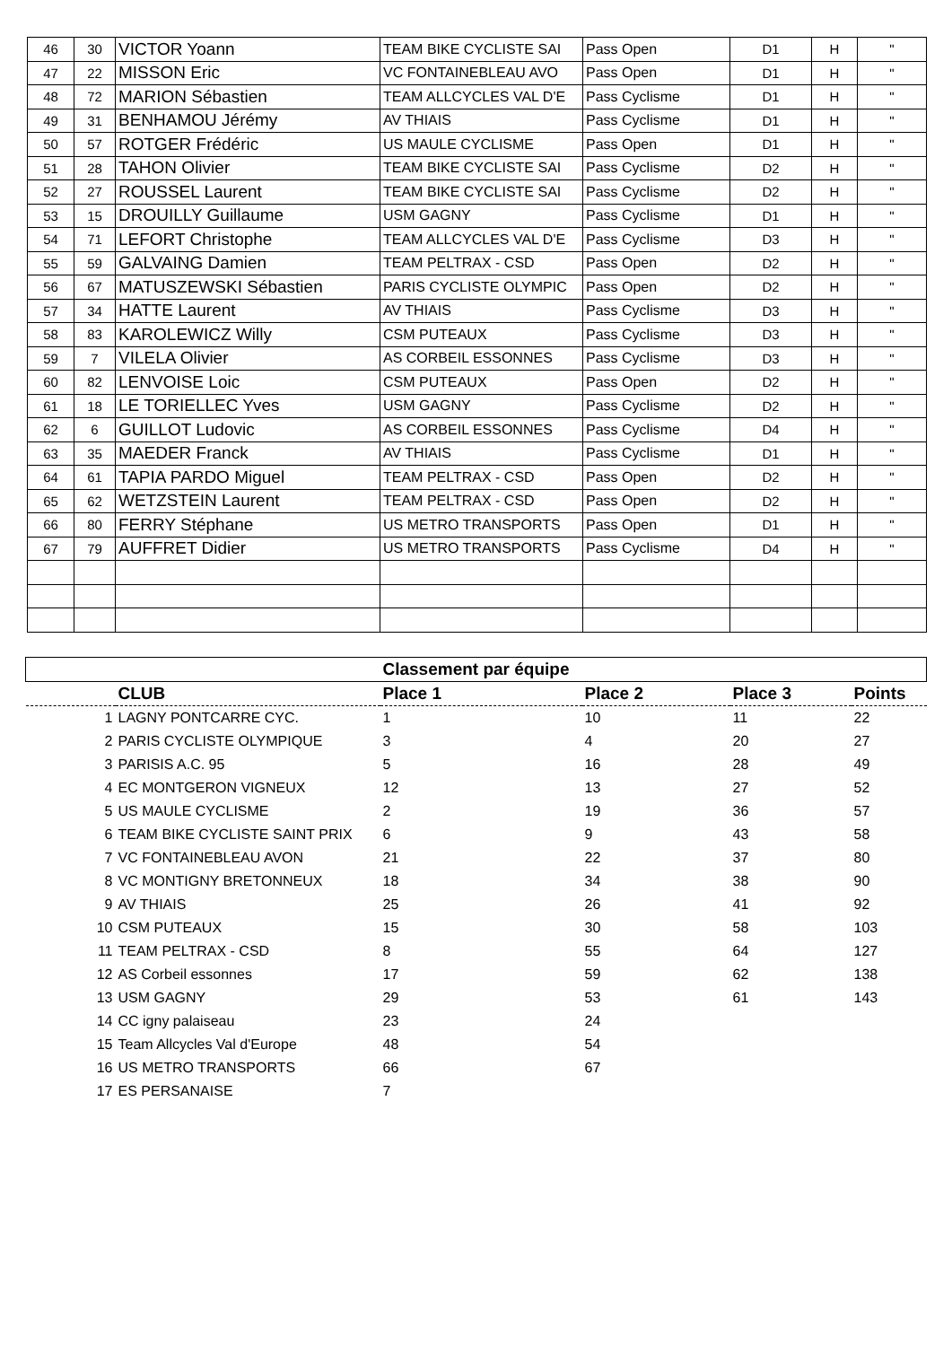| 46 | 30 | VICTOR Yoann | TEAM BIKE CYCLISTE SAI | Pass Open | D1 | H | " |
| 47 | 22 | MISSON Eric | VC FONTAINEBLEAU AVO | Pass Open | D1 | H | " |
| 48 | 72 | MARION Sébastien | TEAM ALLCYCLES VAL D'E | Pass Cyclisme | D1 | H | " |
| 49 | 31 | BENHAMOU Jérémy | AV THIAIS | Pass Cyclisme | D1 | H | " |
| 50 | 57 | ROTGER Frédéric | US MAULE CYCLISME | Pass Open | D1 | H | " |
| 51 | 28 | TAHON Olivier | TEAM BIKE CYCLISTE SAI | Pass Cyclisme | D2 | H | " |
| 52 | 27 | ROUSSEL Laurent | TEAM BIKE CYCLISTE SAI | Pass Cyclisme | D2 | H | " |
| 53 | 15 | DROUILLY Guillaume | USM GAGNY | Pass Cyclisme | D1 | H | " |
| 54 | 71 | LEFORT Christophe | TEAM ALLCYCLES VAL D'E | Pass Cyclisme | D3 | H | " |
| 55 | 59 | GALVAING Damien | TEAM PELTRAX - CSD | Pass Open | D2 | H | " |
| 56 | 67 | MATUSZEWSKI Sébastien | PARIS CYCLISTE OLYMPIC | Pass Open | D2 | H | " |
| 57 | 34 | HATTE Laurent | AV THIAIS | Pass Cyclisme | D3 | H | " |
| 58 | 83 | KAROLEWICZ Willy | CSM PUTEAUX | Pass Cyclisme | D3 | H | " |
| 59 | 7 | VILELA Olivier | AS CORBEIL ESSONNES | Pass Cyclisme | D3 | H | " |
| 60 | 82 | LENVOISE Loic | CSM PUTEAUX | Pass Open | D2 | H | " |
| 61 | 18 | LE TORIELLEC Yves | USM GAGNY | Pass Cyclisme | D2 | H | " |
| 62 | 6 | GUILLOT Ludovic | AS CORBEIL ESSONNES | Pass Cyclisme | D4 | H | " |
| 63 | 35 | MAEDER Franck | AV THIAIS | Pass Cyclisme | D1 | H | " |
| 64 | 61 | TAPIA PARDO Miguel | TEAM PELTRAX - CSD | Pass Open | D2 | H | " |
| 65 | 62 | WETZSTEIN Laurent | TEAM PELTRAX - CSD | Pass Open | D2 | H | " |
| 66 | 80 | FERRY Stéphane | US METRO TRANSPORTS | Pass Open | D1 | H | " |
| 67 | 79 | AUFFRET Didier | US METRO TRANSPORTS | Pass Cyclisme | D4 | H | " |
| Classement par équipe | | | | | |
| --- | --- | --- | --- | --- | --- |
| | CLUB | Place 1 | Place 2 | Place 3 | Points |
| 1 | LAGNY PONTCARRE CYC. | 1 | 10 | 11 | 22 |
| 2 | PARIS CYCLISTE OLYMPIQUE | 3 | 4 | 20 | 27 |
| 3 | PARISIS A.C. 95 | 5 | 16 | 28 | 49 |
| 4 | EC MONTGERON VIGNEUX | 12 | 13 | 27 | 52 |
| 5 | US MAULE CYCLISME | 2 | 19 | 36 | 57 |
| 6 | TEAM BIKE CYCLISTE SAINT PRIX | 6 | 9 | 43 | 58 |
| 7 | VC FONTAINEBLEAU AVON | 21 | 22 | 37 | 80 |
| 8 | VC MONTIGNY BRETONNEUX | 18 | 34 | 38 | 90 |
| 9 | AV THIAIS | 25 | 26 | 41 | 92 |
| 10 | CSM PUTEAUX | 15 | 30 | 58 | 103 |
| 11 | TEAM PELTRAX - CSD | 8 | 55 | 64 | 127 |
| 12 | AS Corbeil essonnes | 17 | 59 | 62 | 138 |
| 13 | USM GAGNY | 29 | 53 | 61 | 143 |
| 14 | CC igny palaiseau | 23 | 24 | | |
| 15 | Team Allcycles Val d'Europe | 48 | 54 | | |
| 16 | US METRO TRANSPORTS | 66 | 67 | | |
| 17 | ES PERSANAISE | 7 | | | |